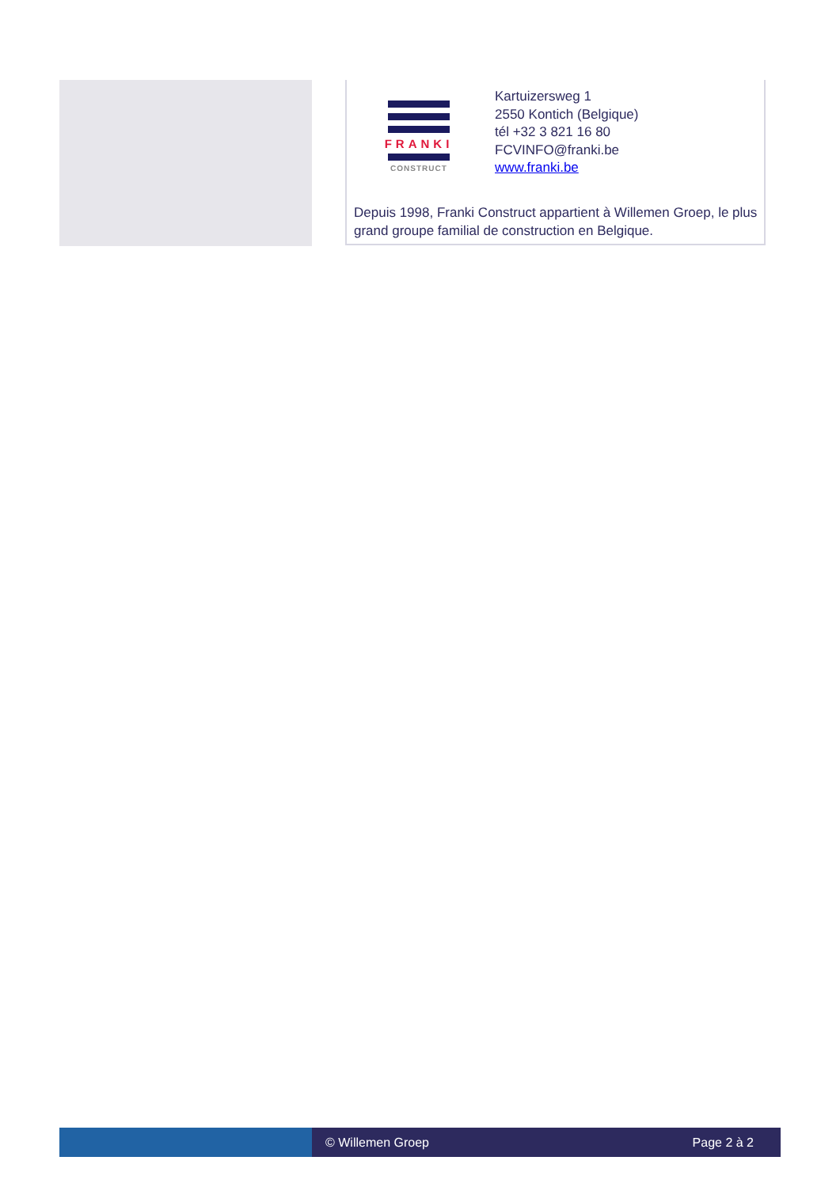FRANKI
CONSTRUCT
Kartuizersweg 1
2550 Kontich (Belgique)
tél +32 3 821 16 80
FCVINFO@franki.be
www.franki.be
Depuis 1998, Franki Construct appartient à Willemen Groep, le plus grand groupe familial de construction en Belgique.
© Willemen Groep Page 2 à 2